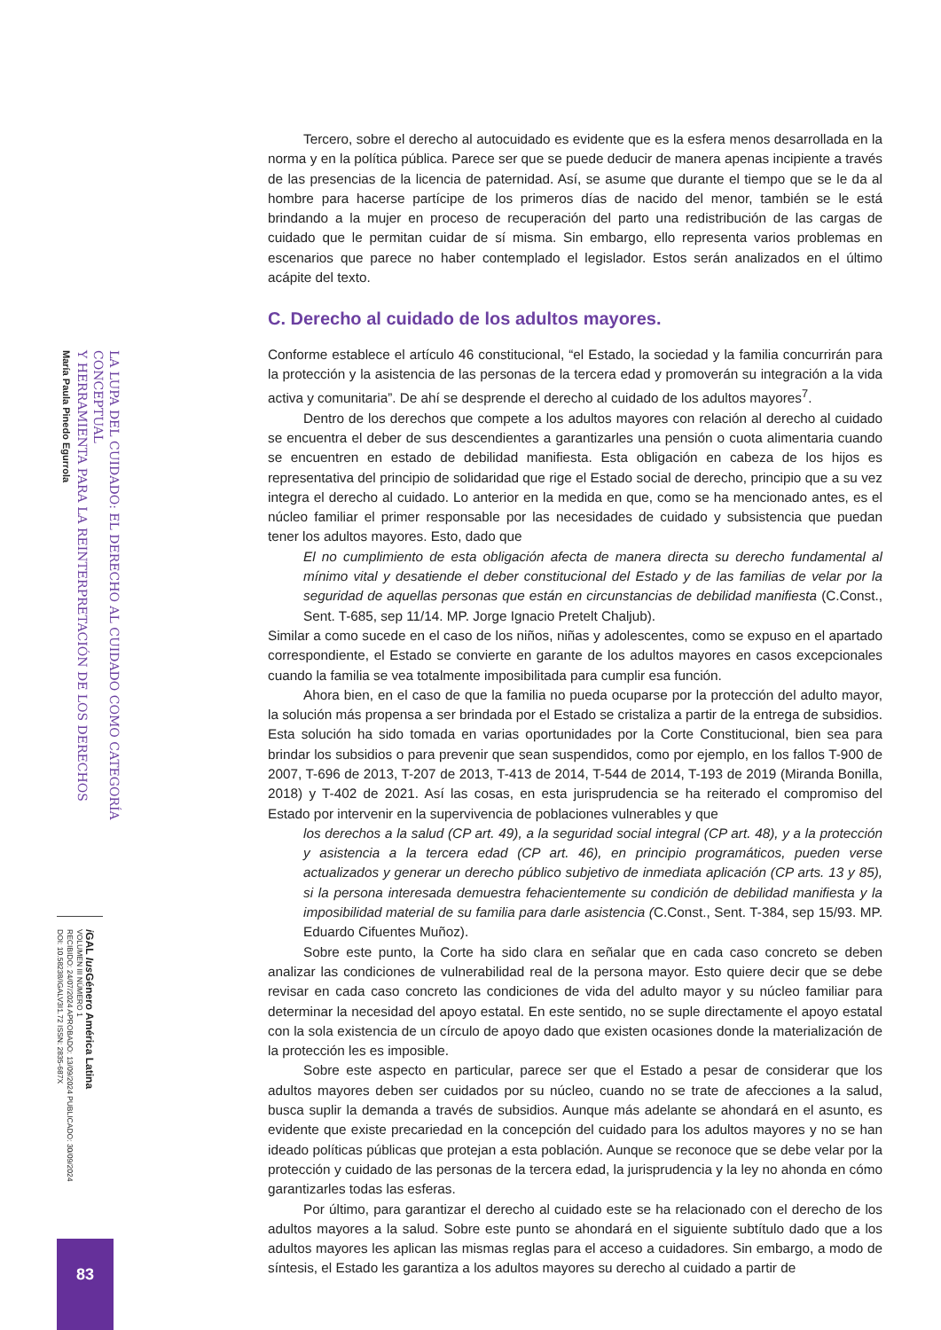LA LUPA DEL CUIDADO: EL DERECHO AL CUIDADO COMO CATEGORÍA CONCEPTUAL
Y HERRAMIENTA PARA LA REINTERPRETACIÓN DE LOS DERECHOS
María Paula Pinedo Egurrola
i GAL Ius Género América Latina
VOLUMEN III NÚMERO 1
RECIBIDO: 24/07/2024 APROBADO: 13/09/2024 PUBLICADO: 30/09/2024
DOI: 10.58238/IGALV3I1.72 ISSN: 2835-687X
83
Tercero, sobre el derecho al autocuidado es evidente que es la esfera menos desarrollada en la norma y en la política pública. Parece ser que se puede deducir de manera apenas incipiente a través de las presencias de la licencia de paternidad. Así, se asume que durante el tiempo que se le da al hombre para hacerse partícipe de los primeros días de nacido del menor, también se le está brindando a la mujer en proceso de recuperación del parto una redistribución de las cargas de cuidado que le permitan cuidar de sí misma. Sin embargo, ello representa varios problemas en escenarios que parece no haber contemplado el legislador. Estos serán analizados en el último acápite del texto.
C. Derecho al cuidado de los adultos mayores.
Conforme establece el artículo 46 constitucional, “el Estado, la sociedad y la familia concurrirán para la protección y la asistencia de las personas de la tercera edad y promoverán su integración a la vida activa y comunitaria”. De ahí se desprende el derecho al cuidado de los adultos mayores<sup>7</sup>.
Dentro de los derechos que compete a los adultos mayores con relación al derecho al cuidado se encuentra el deber de sus descendientes a garantizarles una pensión o cuota alimentaria cuando se encuentren en estado de debilidad manifiesta. Esta obligación en cabeza de los hijos es representativa del principio de solidaridad que rige el Estado social de derecho, principio que a su vez integra el derecho al cuidado. Lo anterior en la medida en que, como se ha mencionado antes, es el núcleo familiar el primer responsable por las necesidades de cuidado y subsistencia que puedan tener los adultos mayores. Esto, dado que
El no cumplimiento de esta obligación afecta de manera directa su derecho fundamental al mínimo vital y desatiende el deber constitucional del Estado y de las familias de velar por la seguridad de aquellas personas que están en circunstancias de debilidad manifiesta (C.Const., Sent. T-685, sep 11/14. MP. Jorge Ignacio Pretelt Chaljub).
Similar a como sucede en el caso de los niños, niñas y adolescentes, como se expuso en el apartado correspondiente, el Estado se convierte en garante de los adultos mayores en casos excepcionales cuando la familia se vea totalmente imposibilitada para cumplir esa función.
Ahora bien, en el caso de que la familia no pueda ocuparse por la protección del adulto mayor, la solución más propensa a ser brindada por el Estado se cristaliza a partir de la entrega de subsidios. Esta solución ha sido tomada en varias oportunidades por la Corte Constitucional, bien sea para brindar los subsidios o para prevenir que sean suspendidos, como por ejemplo, en los fallos T-900 de 2007, T-696 de 2013, T-207 de 2013, T-413 de 2014, T-544 de 2014, T-193 de 2019 (Miranda Bonilla, 2018) y T-402 de 2021. Así las cosas, en esta jurisprudencia se ha reiterado el compromiso del Estado por intervenir en la supervivencia de poblaciones vulnerables y que
los derechos a la salud (CP art. 49), a la seguridad social integral (CP art. 48), y a la protección y asistencia a la tercera edad (CP art. 46), en principio programáticos, pueden verse actualizados y generar un derecho público subjetivo de inmediata aplicación (CP arts. 13 y 85), si la persona interesada demuestra fehacientemente su condición de debilidad manifiesta y la imposibilidad material de su familia para darle asistencia (C.Const., Sent. T-384, sep 15/93. MP. Eduardo Cifuentes Muñoz).
Sobre este punto, la Corte ha sido clara en señalar que en cada caso concreto se deben analizar las condiciones de vulnerabilidad real de la persona mayor. Esto quiere decir que se debe revisar en cada caso concreto las condiciones de vida del adulto mayor y su núcleo familiar para determinar la necesidad del apoyo estatal. En este sentido, no se suple directamente el apoyo estatal con la sola existencia de un círculo de apoyo dado que existen ocasiones donde la materialización de la protección les es imposible.
Sobre este aspecto en particular, parece ser que el Estado a pesar de considerar que los adultos mayores deben ser cuidados por su núcleo, cuando no se trate de afecciones a la salud, busca suplir la demanda a través de subsidios. Aunque más adelante se ahondará en el asunto, es evidente que existe precariedad en la concepción del cuidado para los adultos mayores y no se han ideado políticas públicas que protejan a esta población. Aunque se reconoce que se debe velar por la protección y cuidado de las personas de la tercera edad, la jurisprudencia y la ley no ahonda en cómo garantizarles todas las esferas.
Por último, para garantizar el derecho al cuidado este se ha relacionado con el derecho de los adultos mayores a la salud. Sobre este punto se ahondará en el siguiente subtítulo dado que a los adultos mayores les aplican las mismas reglas para el acceso a cuidadores. Sin embargo, a modo de síntesis, el Estado les garantiza a los adultos mayores su derecho al cuidado a partir de